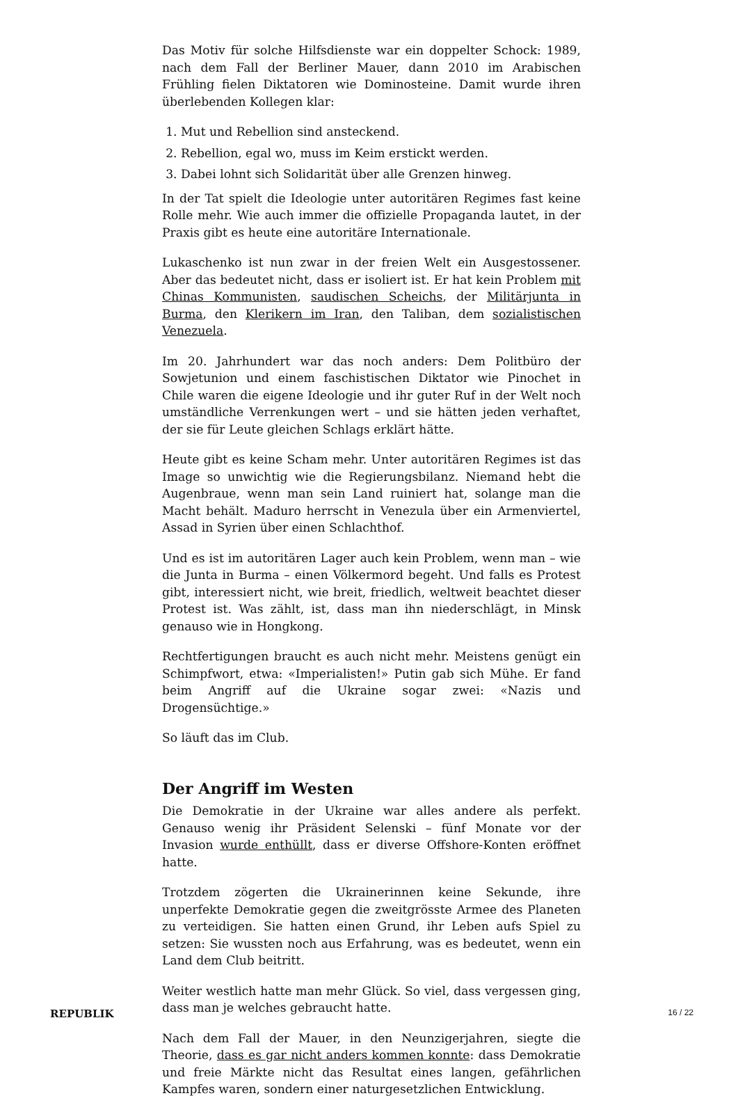Das Motiv für solche Hilfsdienste war ein doppelter Schock: 1989, nach dem Fall der Berliner Mauer, dann 2010 im Arabischen Frühling fielen Diktatoren wie Dominosteine. Damit wurde ihren überlebenden Kollegen klar:
1. Mut und Rebellion sind ansteckend.
2. Rebellion, egal wo, muss im Keim erstickt werden.
3. Dabei lohnt sich Solidarität über alle Grenzen hinweg.
In der Tat spielt die Ideologie unter autoritären Regimes fast keine Rolle mehr. Wie auch immer die offizielle Propaganda lautet, in der Praxis gibt es heute eine autoritäre Internationale.
Lukaschenko ist nun zwar in der freien Welt ein Ausgestossener. Aber das bedeutet nicht, dass er isoliert ist. Er hat kein Problem mit Chinas Kommunisten, saudischen Scheichs, der Militärjunta in Burma, den Klerikern im Iran, den Taliban, dem sozialistischen Venezuela.
Im 20. Jahrhundert war das noch anders: Dem Politbüro der Sowjetunion und einem faschistischen Diktator wie Pinochet in Chile waren die eigene Ideologie und ihr guter Ruf in der Welt noch umständliche Verrenkungen wert – und sie hätten jeden verhaftet, der sie für Leute gleichen Schlags erklärt hätte.
Heute gibt es keine Scham mehr. Unter autoritären Regimes ist das Image so unwichtig wie die Regierungsbilanz. Niemand hebt die Augenbraue, wenn man sein Land ruiniert hat, solange man die Macht behält. Maduro herrscht in Venezula über ein Armenviertel, Assad in Syrien über einen Schlachthof.
Und es ist im autoritären Lager auch kein Problem, wenn man – wie die Junta in Burma – einen Völkermord begeht. Und falls es Protest gibt, interessiert nicht, wie breit, friedlich, weltweit beachtet dieser Protest ist. Was zählt, ist, dass man ihn niederschlägt, in Minsk genauso wie in Hongkong.
Rechtfertigungen braucht es auch nicht mehr. Meistens genügt ein Schimpfwort, etwa: «Imperialisten!» Putin gab sich Mühe. Er fand beim Angriff auf die Ukraine sogar zwei: «Nazis und Drogensüchtige.»
So läuft das im Club.
Der Angriff im Westen
Die Demokratie in der Ukraine war alles andere als perfekt. Genauso wenig ihr Präsident Selenski – fünf Monate vor der Invasion wurde enthüllt, dass er diverse Offshore-Konten eröffnet hatte.
Trotzdem zögerten die Ukrainerinnen keine Sekunde, ihre unperfekte Demokratie gegen die zweitgrösste Armee des Planeten zu verteidigen. Sie hatten einen Grund, ihr Leben aufs Spiel zu setzen: Sie wussten noch aus Erfahrung, was es bedeutet, wenn ein Land dem Club beitritt.
Weiter westlich hatte man mehr Glück. So viel, dass vergessen ging, dass man je welches gebraucht hatte.
Nach dem Fall der Mauer, in den Neunzigerjahren, siegte die Theorie, dass es gar nicht anders kommen konnte: dass Demokratie und freie Märkte nicht das Resultat eines langen, gefährlichen Kampfes waren, sondern einer naturgesetzlichen Entwicklung.
REPUBLIK 16 / 22